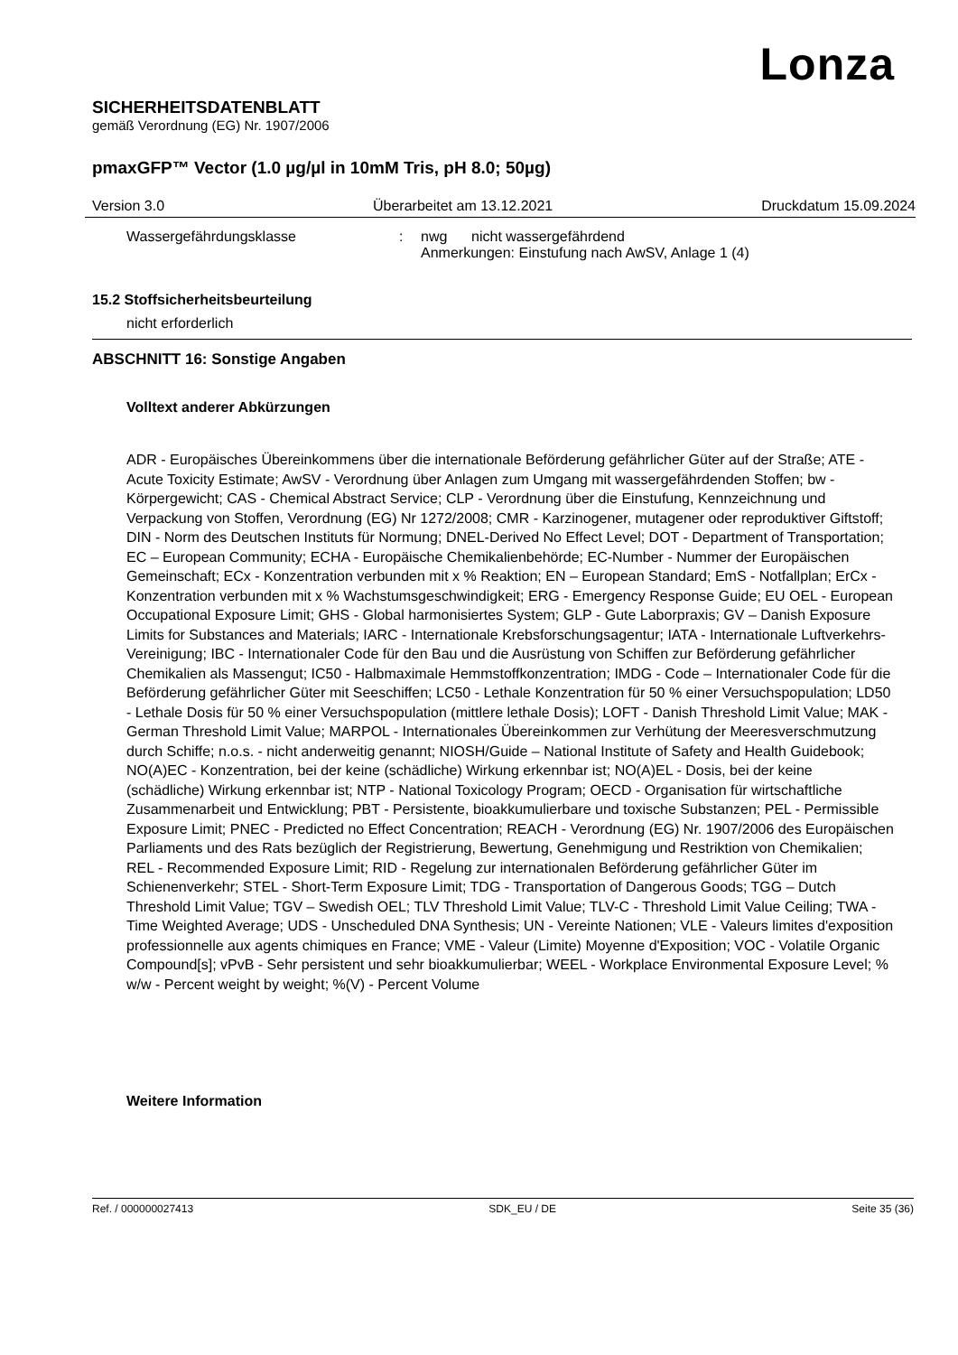Lonza
SICHERHEITSDATENBLATT
gemäß Verordnung (EG) Nr. 1907/2006
pmaxGFP™ Vector (1.0 µg/µl in 10mM Tris, pH 8.0; 50µg)
Version 3.0 Überarbeitet am 13.12.2021 Druckdatum 15.09.2024
Wassergefährdungsklasse: nwg nicht wassergefährdend
Anmerkungen: Einstufung nach AwSV, Anlage 1 (4)
15.2 Stoffsicherheitsbeurteilung
nicht erforderlich
ABSCHNITT 16: Sonstige Angaben
Volltext anderer Abkürzungen
ADR - Europäisches Übereinkommens über die internationale Beförderung gefährlicher Güter auf der Straße; ATE - Acute Toxicity Estimate; AwSV - Verordnung über Anlagen zum Umgang mit wassergefährdenden Stoffen; bw - Körpergewicht; CAS - Chemical Abstract Service; CLP - Verordnung über die Einstufung, Kennzeichnung und Verpackung von Stoffen, Verordnung (EG) Nr 1272/2008; CMR - Karzinogener, mutagener oder reproduktiver Giftstoff; DIN - Norm des Deutschen Instituts für Normung; DNEL-Derived No Effect Level; DOT - Department of Transportation; EC – European Community; ECHA - Europäische Chemikalienbehörde; EC-Number - Nummer der Europäischen Gemeinschaft; ECx - Konzentration verbunden mit x % Reaktion; EN – European Standard; EmS - Notfallplan; ErCx - Konzentration verbunden mit x % Wachstumsgeschwindigkeit; ERG - Emergency Response Guide; EU OEL - European Occupational Exposure Limit; GHS - Global harmonisiertes System; GLP - Gute Laborpraxis; GV – Danish Exposure Limits for Substances and Materials; IARC - Internationale Krebsforschungsagentur; IATA - Internationale Luftverkehrs-Vereinigung; IBC - Internationaler Code für den Bau und die Ausrüstung von Schiffen zur Beförderung gefährlicher Chemikalien als Massengut; IC50 - Halbmaximale Hemmstoffkonzentration; IMDG - Code – Internationaler Code für die Beförderung gefährlicher Güter mit Seeschiffen; LC50 - Lethale Konzentration für 50 % einer Versuchspopulation; LD50 - Lethale Dosis für 50 % einer Versuchspopulation (mittlere lethale Dosis); LOFT - Danish Threshold Limit Value; MAK - German Threshold Limit Value; MARPOL - Internationales Übereinkommen zur Verhütung der Meeresverschmutzung durch Schiffe; n.o.s. - nicht anderweitig genannt; NIOSH/Guide – National Institute of Safety and Health Guidebook; NO(A)EC - Konzentration, bei der keine (schädliche) Wirkung erkennbar ist; NO(A)EL - Dosis, bei der keine (schädliche) Wirkung erkennbar ist; NTP - National Toxicology Program; OECD - Organisation für wirtschaftliche Zusammenarbeit und Entwicklung; PBT - Persistente, bioakkumulierbare und toxische Substanzen; PEL - Permissible Exposure Limit; PNEC - Predicted no Effect Concentration; REACH - Verordnung (EG) Nr. 1907/2006 des Europäischen Parliaments und des Rats bezüglich der Registrierung, Bewertung, Genehmigung und Restriktion von Chemikalien; REL - Recommended Exposure Limit; RID - Regelung zur internationalen Beförderung gefährlicher Güter im Schienenverkehr; STEL - Short-Term Exposure Limit; TDG - Transportation of Dangerous Goods; TGG – Dutch Threshold Limit Value; TGV – Swedish OEL; TLV Threshold Limit Value; TLV-C - Threshold Limit Value Ceiling; TWA -Time Weighted Average; UDS - Unscheduled DNA Synthesis; UN - Vereinte Nationen; VLE - Valeurs limites d'exposition professionnelle aux agents chimiques en France; VME - Valeur (Limite) Moyenne d'Exposition; VOC - Volatile Organic Compound[s]; vPvB - Sehr persistent und sehr bioakkumulierbar; WEEL - Workplace Environmental Exposure Level; % w/w - Percent weight by weight; %(V) - Percent Volume
Weitere Information
Ref. / 000000027413 SDK_EU / DE Seite 35 (36)